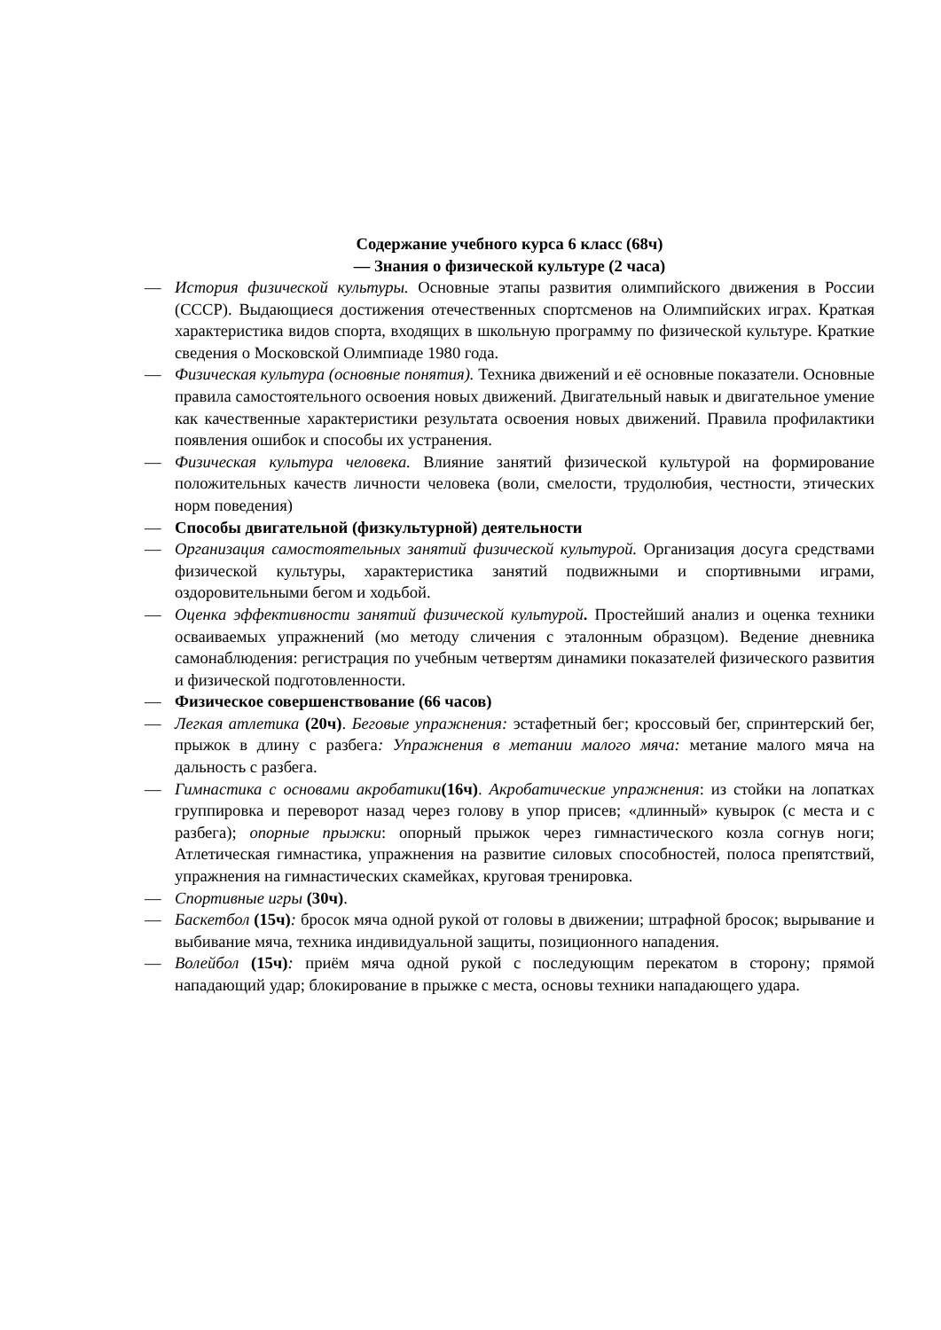Содержание учебного курса 6 класс (68ч)
— Знания о физической культуре (2 часа)
— История физической культуры. Основные этапы развития олимпийского движения в России (СССР). Выдающиеся достижения отечественных спортсменов на Олимпийских играх. Краткая характеристика видов спорта, входящих в школьную программу по физической культуре. Краткие сведения о Московской Олимпиаде 1980 года.
— Физическая культура (основные понятия). Техника движений и её основные показатели. Основные правила самостоятельного освоения новых движений. Двигательный навык и двигательное умение как качественные характеристики результата освоения новых движений. Правила профилактики появления ошибок и способы их устранения.
— Физическая культура человека. Влияние занятий физической культурой на формирование положительных качеств личности человека (воли, смелости, трудолюбия, честности, этических норм поведения)
— Способы двигательной (физкультурной) деятельности
— Организация самостоятельных занятий физической культурой. Организация досуга средствами физической культуры, характеристика занятий подвижными и спортивными играми, оздоровительными бегом и ходьбой.
— Оценка эффективности занятий физической культурой. Простейший анализ и оценка техники осваиваемых упражнений (мо методу сличения с эталонным образцом). Ведение дневника самонаблюдения: регистрация по учебным четвертям динамики показателей физического развития и физической подготовленности.
— Физическое совершенствование (66 часов)
— Легкая атлетика (20ч). Беговые упражнения: эстафетный бег; кроссовый бег, спринтерский бег, прыжок в длину с разбега: Упражнения в метании малого мяча: метание малого мяча на дальность с разбега.
— Гимнастика с основами акробатики(16ч). Акробатические упражнения: из стойки на лопатках группировка и переворот назад через голову в упор присев; «длинный» кувырок (с места и с разбега); опорные прыжки: опорный прыжок через гимнастического козла согнув ноги; Атлетическая гимнастика, упражнения на развитие силовых способностей, полоса препятствий, упражнения на гимнастических скамейках, круговая тренировка.
— Спортивные игры (30ч).
— Баскетбол (15ч): бросок мяча одной рукой от головы в движении; штрафной бросок; вырывание и выбивание мяча, техника индивидуальной защиты, позиционного нападения.
— Волейбол (15ч): приём мяча одной рукой с последующим перекатом в сторону; прямой нападающий удар; блокирование в прыжке с места, основы техники нападающего удара.